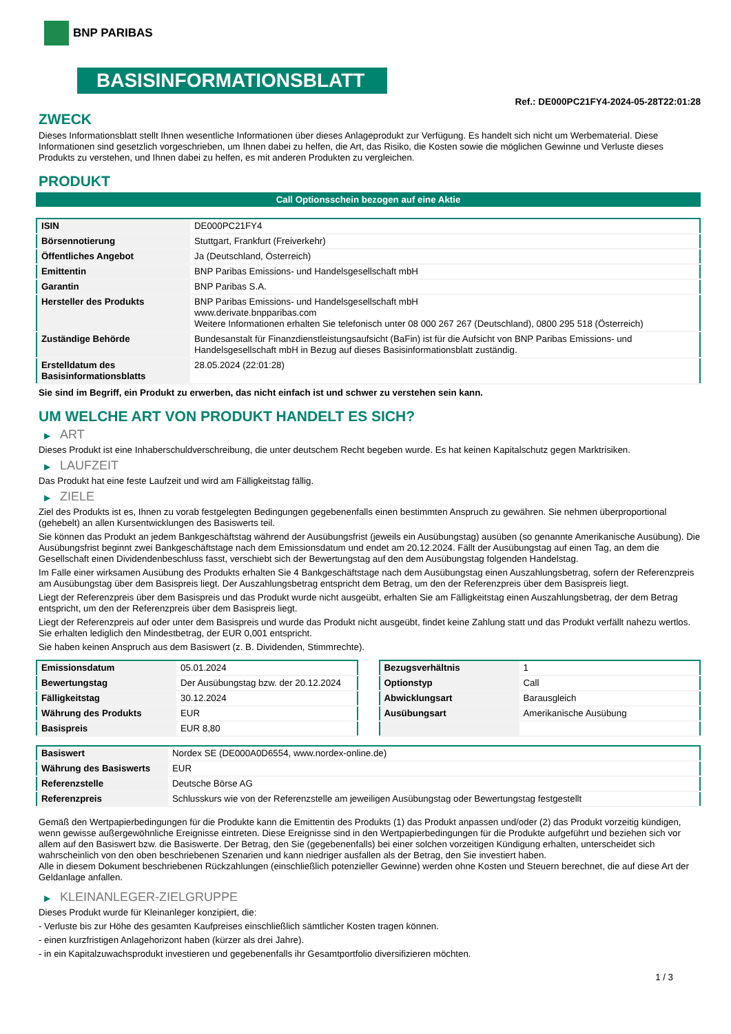BNP PARIBAS
BASISINFORMATIONSBLATT
Ref.: DE000PC21FY4-2024-05-28T22:01:28
ZWECK
Dieses Informationsblatt stellt Ihnen wesentliche Informationen über dieses Anlageprodukt zur Verfügung. Es handelt sich nicht um Werbematerial. Diese Informationen sind gesetzlich vorgeschrieben, um Ihnen dabei zu helfen, die Art, das Risiko, die Kosten sowie die möglichen Gewinne und Verluste dieses Produkts zu verstehen, und Ihnen dabei zu helfen, es mit anderen Produkten zu vergleichen.
PRODUKT
Call Optionsschein bezogen auf eine Aktie
| ISIN | DE000PC21FY4 |
| Börsennotierung | Stuttgart, Frankfurt (Freiverkehr) |
| Öffentliches Angebot | Ja (Deutschland, Österreich) |
| Emittentin | BNP Paribas Emissions- und Handelsgesellschaft mbH |
| Garantin | BNP Paribas S.A. |
| Hersteller des Produkts | BNP Paribas Emissions- und Handelsgesellschaft mbH www.derivate.bnpparibas.com Weitere Informationen erhalten Sie telefonisch unter 08 000 267 267 (Deutschland), 0800 295 518 (Österreich) |
| Zuständige Behörde | Bundesanstalt für Finanzdienstleistungsaufsicht (BaFin) ist für die Aufsicht von BNP Paribas Emissions- und Handelsgesellschaft mbH in Bezug auf dieses Basisinformationsblatt zuständig. |
| Erstelldatum des Basisinformationsblatts | 28.05.2024 (22:01:28) |
Sie sind im Begriff, ein Produkt zu erwerben, das nicht einfach ist und schwer zu verstehen sein kann.
UM WELCHE ART VON PRODUKT HANDELT ES SICH?
▶ ART
Dieses Produkt ist eine Inhaberschuldverschreibung, die unter deutschem Recht begeben wurde. Es hat keinen Kapitalschutz gegen Marktrisiken.
▶ LAUFZEIT
Das Produkt hat eine feste Laufzeit und wird am Fälligkeitstag fällig.
▶ ZIELE
Ziel des Produkts ist es, Ihnen zu vorab festgelegten Bedingungen gegebenenfalls einen bestimmten Anspruch zu gewähren. Sie nehmen überproportional (gehebelt) an allen Kursentwicklungen des Basiswerts teil.
Sie können das Produkt an jedem Bankgeschäftstag während der Ausübungsfrist (jeweils ein Ausübungstag) ausüben (so genannte Amerikanische Ausübung). Die Ausübungsfrist beginnt zwei Bankgeschäftstage nach dem Emissionsdatum und endet am 20.12.2024. Fällt der Ausübungstag auf einen Tag, an dem die Gesellschaft einen Dividendenbeschluss fasst, verschiebt sich der Bewertungstag auf den dem Ausübungstag folgenden Handelstag.
Im Falle einer wirksamen Ausübung des Produkts erhalten Sie 4 Bankgeschäftstage nach dem Ausübungstag einen Auszahlungsbetrag, sofern der Referenzpreis am Ausübungstag über dem Basispreis liegt. Der Auszahlungsbetrag entspricht dem Betrag, um den der Referenzpreis über dem Basispreis liegt.
Liegt der Referenzpreis über dem Basispreis und das Produkt wurde nicht ausgeübt, erhalten Sie am Fälligkeitstag einen Auszahlungsbetrag, der dem Betrag entspricht, um den der Referenzpreis über dem Basispreis liegt.
Liegt der Referenzpreis auf oder unter dem Basispreis und wurde das Produkt nicht ausgeübt, findet keine Zahlung statt und das Produkt verfällt nahezu wertlos. Sie erhalten lediglich den Mindestbetrag, der EUR 0,001 entspricht.
Sie haben keinen Anspruch aus dem Basiswert (z. B. Dividenden, Stimmrechte).
| Emissionsdatum | 05.01.2024 |
| Bewertungstag | Der Ausübungstag bzw. der 20.12.2024 |
| Fälligkeitstag | 30.12.2024 |
| Währung des Produkts | EUR |
| Basispreis | EUR 8,80 |
| Bezugsverhältnis | 1 |
| Optionstyp | Call |
| Abwicklungsart | Barausgleich |
| Ausübungsart | Amerikanische Ausübung |
| Basiswert | Nordex SE (DE000A0D6554, www.nordex-online.de) |
| Währung des Basiswerts | EUR |
| Referenzstelle | Deutsche Börse AG |
| Referenzpreis | Schlusskurs wie von der Referenzstelle am jeweiligen Ausübungstag oder Bewertungstag festgestellt |
Gemäß den Wertpapierbedingungen für die Produkte kann die Emittentin des Produkts (1) das Produkt anpassen und/oder (2) das Produkt vorzeitig kündigen, wenn gewisse außergewöhnliche Ereignisse eintreten. Diese Ereignisse sind in den Wertpapierbedingungen für die Produkte aufgeführt und beziehen sich vor allem auf den Basiswert bzw. die Basiswerte. Der Betrag, den Sie (gegebenenfalls) bei einer solchen vorzeitigen Kündigung erhalten, unterscheidet sich wahrscheinlich von den oben beschriebenen Szenarien und kann niedriger ausfallen als der Betrag, den Sie investiert haben.
Alle in diesem Dokument beschriebenen Rückzahlungen (einschließlich potenzieller Gewinne) werden ohne Kosten und Steuern berechnet, die auf diese Art der Geldanlage anfallen.
▶ KLEINANLEGER-ZIELGRUPPE
Dieses Produkt wurde für Kleinanleger konzipiert, die:
- Verluste bis zur Höhe des gesamten Kaufpreises einschließlich sämtlicher Kosten tragen können.
- einen kurzfristigen Anlagehorizont haben (kürzer als drei Jahre).
- in ein Kapitalzuwachsprodukt investieren und gegebenenfalls ihr Gesamtportfolio diversifizieren möchten.
1 / 3